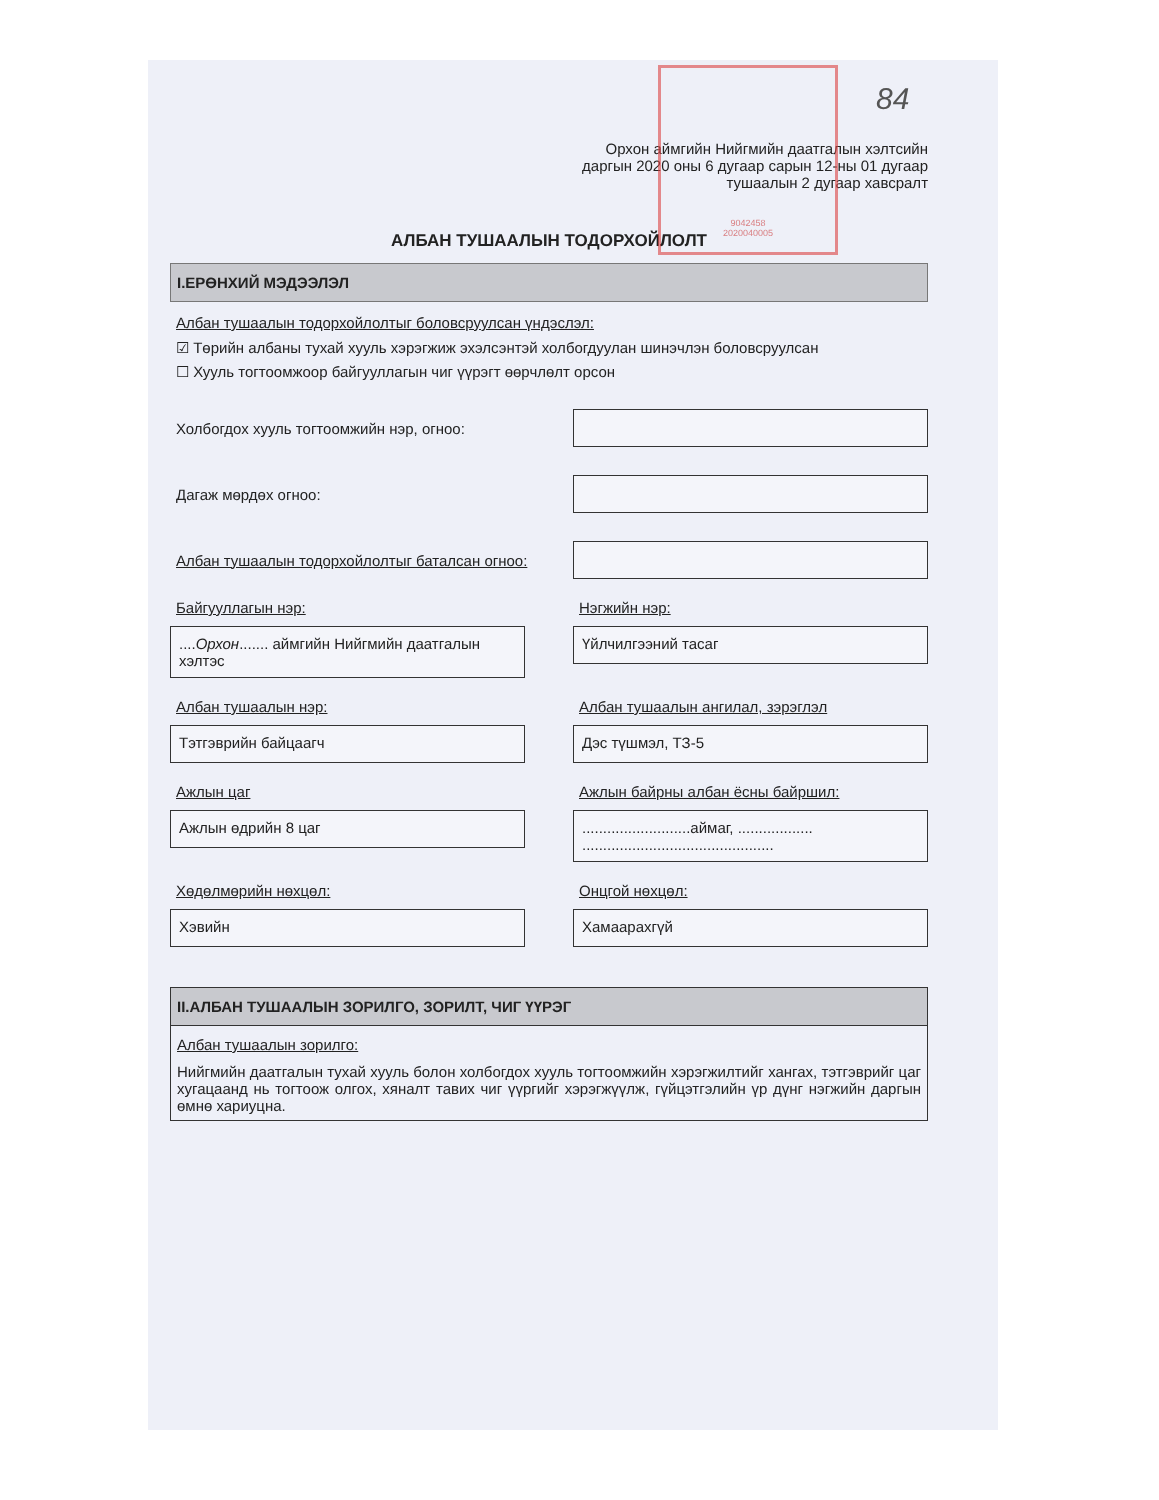9042458
2020040005
84
Орхон аймгийн Нийгмийн даатгалын хэлтсийн
даргын 2020 оны 6 дугаар сарын 12-ны 01 дугаар
тушаалын 2 дугаар хавсралт
АЛБАН ТУШААЛЫН ТОДОРХОЙЛОЛТ
I.ЕРӨНХИЙ МЭДЭЭЛЭЛ
Албан тушаалын тодорхойлолтыг боловсруулсан үндэслэл:
☑ Төрийн албаны тухай хууль хэрэгжиж эхэлсэнтэй холбогдуулан шинэчлэн боловсруулсан
☐ Хууль тогтоомжоор байгууллагын чиг үүрэгт өөрчлөлт орсон
Холбогдох хууль тогтоомжийн нэр, огноо:
Дагаж мөрдөх огноо:
Албан тушаалын тодорхойлолтыг баталсан огноо:
Байгууллагын нэр:
....Орхон....... аймгийн Нийгмийн даатгалын хэлтэс
Нэгжийн нэр:
Үйлчилгээний тасаг
Албан тушаалын нэр:
Тэтгэврийн байцаагч
Албан тушаалын ангилал, зэрэглэл
Дэс түшмэл, ТЗ-5
Ажлын цаг
Ажлын өдрийн 8 цаг
Ажлын байрны албан ёсны байршил:
..........................аймаг, .................. ..............................................
Хөдөлмөрийн нөхцөл:
Хэвийн
Онцгой нөхцөл:
Хамаарахгүй
II.АЛБАН ТУШААЛЫН ЗОРИЛГО, ЗОРИЛТ, ЧИГ ҮҮРЭГ
Албан тушаалын зорилго:
Нийгмийн даатгалын тухай хууль болон холбогдох хууль тогтоомжийн хэрэгжилтийг хангах, тэтгэврийг цаг хугацаанд нь тогтоож олгох, хяналт тавих чиг үүргийг хэрэгжүүлж, гүйцэтгэлийн үр дүнг нэгжийн даргын өмнө хариуцна.